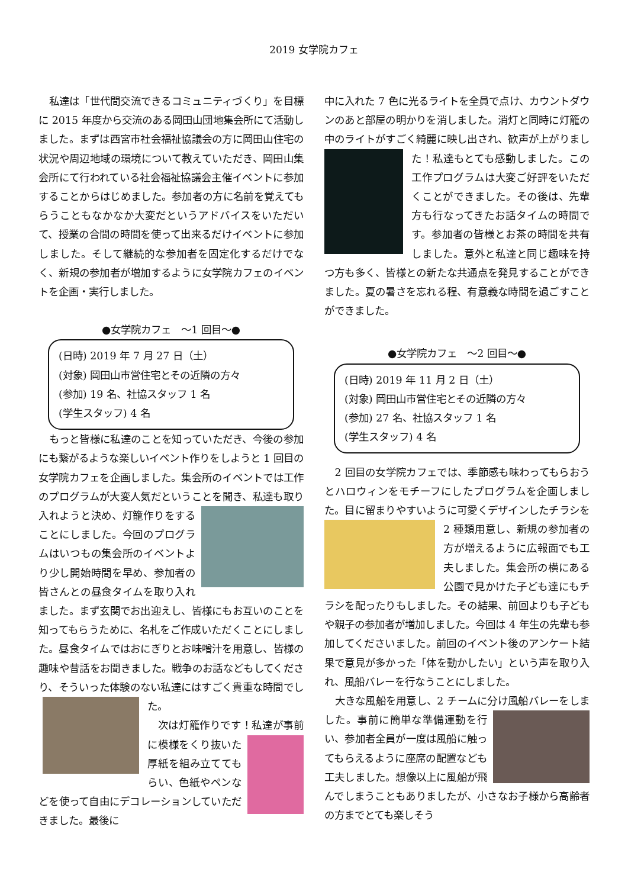2019 女学院カフェ
私達は「世代間交流できるコミュニティづくり」を目標に 2015 年度から交流のある岡田山団地集会所にて活動しました。まずは西宮市社会福祉協議会の方に岡田山住宅の状況や周辺地域の環境について教えていただき、岡田山集会所にて行われている社会福祉協議会主催イベントに参加することからはじめました。参加者の方に名前を覚えてもらうこともなかなか大変だというアドバイスをいただいて、授業の合間の時間を使って出来るだけイベントに参加しました。そして継続的な参加者を固定化するだけでなく、新規の参加者が増加するように女学院カフェのイベントを企画・実行しました。
●女学院カフェ　～1 回目～●
(日時) 2019 年 7 月 27 日（土）
(対象) 岡田山市営住宅とその近隣の方々
(参加) 19 名、社協スタッフ 1 名
(学生スタッフ) 4 名
もっと皆様に私達のことを知っていただき、今後の参加にも繋がるような楽しいイベント作りをしようと 1 回目の女学院カフェを企画しました。集会所のイベントでは工作のプログラムが大変人気だということを聞き、私達も取り入れようと決め、灯籠作りをす ることにしました。今回のプログラムはいつもの集会所のイベントより少し開始時間を早め、参加者の皆さんとの昼食タイムを取り入れました。まず玄関でお出迎えし、皆様にもお互いのことを知ってもらうために、名札をご作成いただくことにしました。昼食タイムではおにぎりとお味噌汁を用意し、皆様の趣味や昔話をお聞きました。戦争のお話などもしてくださり、そういった体験のない私達にはすごく貴重な時 間でした。
　次は灯籠作りです！私達が事前に模様をく り抜いた厚紙を組み立ててもらい、色紙やペンなどを使って自由にデコレーションしていただきました。最後に
中に入れた 7 色に光るライトを全員で点け、カウントダウンのあと部屋の明かりを消しました。消灯と同時に灯籠の中のライトがすごく綺麗に映し出され、歓声 が上がりました！私達もとても感動しました。この工作プログラムは大変ご好評をいただくことができました。その後は、先輩方も行なってきたお話タイムの時間です。参加者の皆様とお茶の時間を共有しました。意外と私達と同じ趣味を持つ方も多く、皆様との新たな共通点を発見することができました。夏の暑さを忘れる程、有意義な時間を過ごすことができました。
●女学院カフェ　～2 回目～●
(日時) 2019 年 11 月 2 日（土）
(対象) 岡田山市営住宅とその近隣の方々
(参加) 27 名、社協スタッフ 1 名
(学生スタッフ) 4 名
2 回目の女学院カフェでは、季節感も味わってもらおうとハロウィンをモチーフにしたプログラムを企画しました。目に留まりやすいように可愛くデザイン したチラシを 2 種類用意し、新規の参加者の方が増えるように広報面でも工夫しました。集会所の横にある公園で見かけた子ども達にもチラシを配ったりもしました。その結果、前回よりも子どもや親子の参加者が増加しました。今回は 4 年生の先輩も参加してくださいました。前回のイベント後のアンケート結果で意見が多かった「体を動かしたい」という声を取り入れ、風船バレーを行なうことにしました。
大きな風船を用意し、2 チームに分け風船バレーをしました。事前に簡単な準備運 動を行い、参加者全員が一度は風船に触ってもらえるように座席の配置なども工夫しました。想像以上に風船が飛んでしまうこともありましたが、小さなお子様から高齢者の方までとても楽しそう